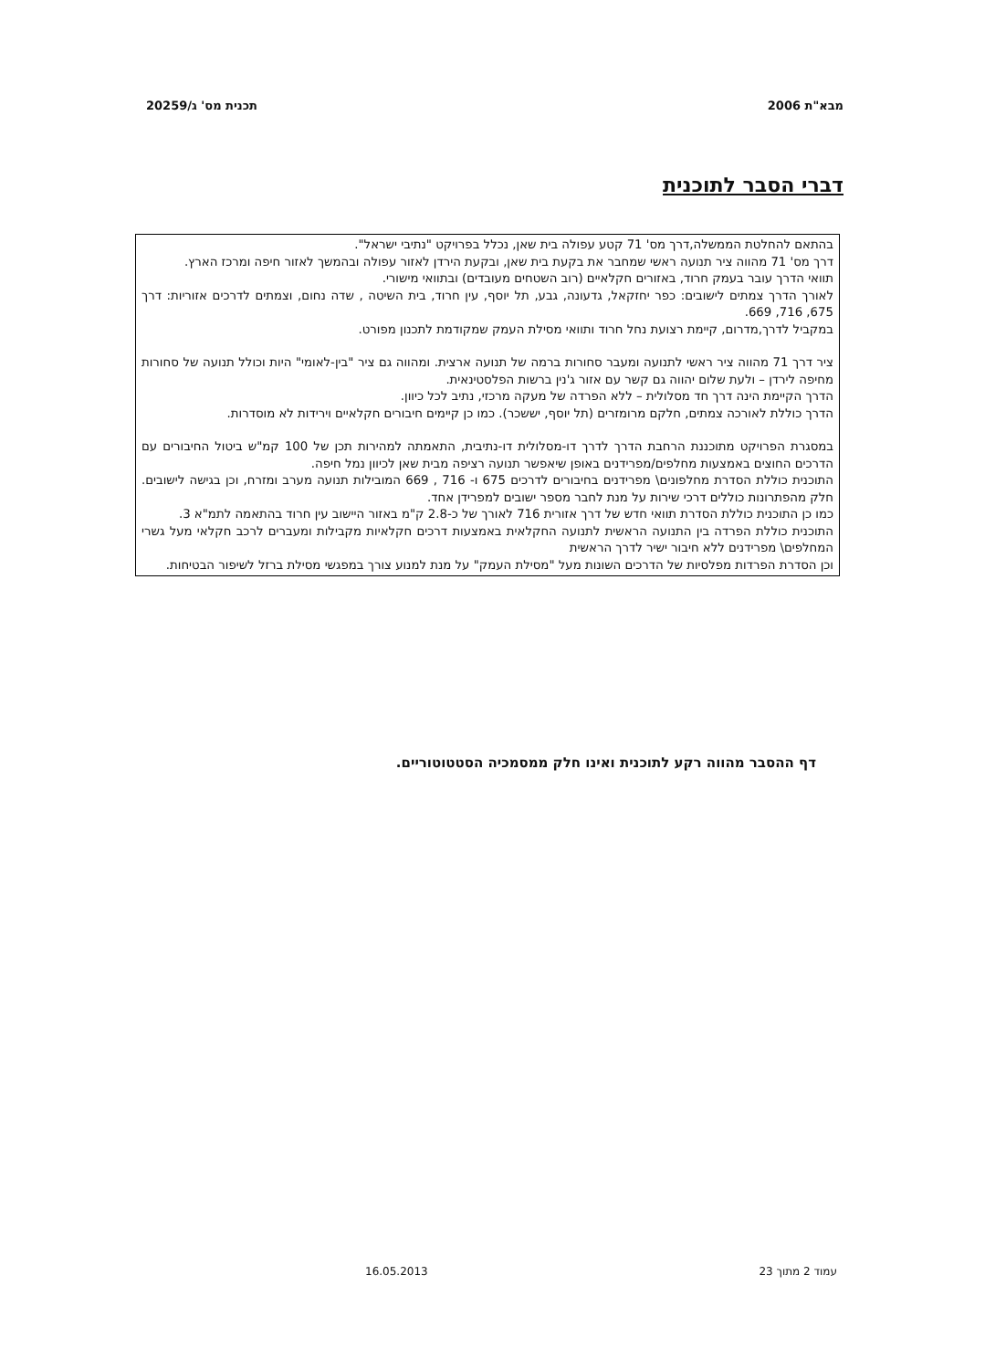מבא"ת 2006 תכנית מס' ג/20259
דברי הסבר לתוכנית
בהתאם להחלטת הממשלה,דרך מס' 71 קטע עפולה בית שאן, נכלל בפרויקט "נתיבי ישראל".
דרך מס' 71 מהווה ציר תנועה ראשי שמחבר את בקעת בית שאן, ובקעת הירדן לאזור עפולה ובהמשך לאזור חיפה ומרכז הארץ.
תוואי הדרך עובר בעמק חרוד, באזורים חקלאיים (רוב השטחים מעובדים) ובתוואי מישורי.
לאורך הדרך צמתים לישובים: כפר יחזקאל, גדעונה, גבע, תל יוסף, עין חרוד, בית השיטה , שדה נחום, וצמתים לדרכים אזוריות: דרך 675, 716, 669.
במקביל לדרך,מדרום, קיימת רצועת נחל חרוד ותוואי מסילת העמק שמקודמת לתכנון מפורט.
ציר דרך 71 מהווה ציר ראשי לתנועה ומעבר סחורות ברמה של תנועה ארצית. ומהווה גם ציר "בין-לאומי" היות וכולל תנועה של סחורות מחיפה לירדן – ולעת שלום יהווה גם קשר עם אזור ג'נין ברשות הפלסטינאית.
הדרך הקיימת הינה דרך חד מסלולית – ללא הפרדה של מעקה מרכזי, נתיב לכל כיוון.
הדרך כוללת לאורכה צמתים, חלקם מרומזרים (תל יוסף, יששכר). כמו כן קיימים חיבורים חקלאיים וירידות לא מוסדרות.
במסגרת הפרויקט מתוכננת הרחבת הדרך לדרך דו-מסלולית דו-נתיבית, התאמתה למהירות תכן של 100 קמ"ש ביטול החיבורים עם הדרכים החוצים באמצעות מחלפים/מפרידנים באופן שיאפשר תנועה רציפה מבית שאן לכיוון נמל חיפה.
התוכנית כוללת הסדרת מחלפונים\ מפרידנים בחיבורים לדרכים 675 ו- 716 , 669 המובילות תנועה מערב ומזרח, וכן בגישה לישובים. חלק מהפתרונות כוללים דרכי שירות על מנת לחבר מספר ישובים למפרידן אחד.
כמו כן התוכנית כוללת הסדרת תוואי חדש של דרך אזורית 716 לאורך של כ-2.8 ק"מ באזור היישוב עין חרוד בהתאמה לתמ"א 3.
התוכנית כוללת הפרדה בין התנועה הראשית לתנועה החקלאית באמצעות דרכים חקלאיות מקבילות ומעברים לרכב חקלאי מעל גשרי המחלפים\ מפרידנים ללא חיבור ישיר לדרך הראשית
וכן הסדרת הפרדות מפלסיות של הדרכים השונות מעל "מסילת העמק" על מנת למנוע צורך במפגשי מסילת ברזל לשיפור הבטיחות.
דף ההסבר מהווה רקע לתוכנית ואינו חלק ממסמכיה הסטטוטוריים.
עמוד 2 מתוך 23 16.05.2013